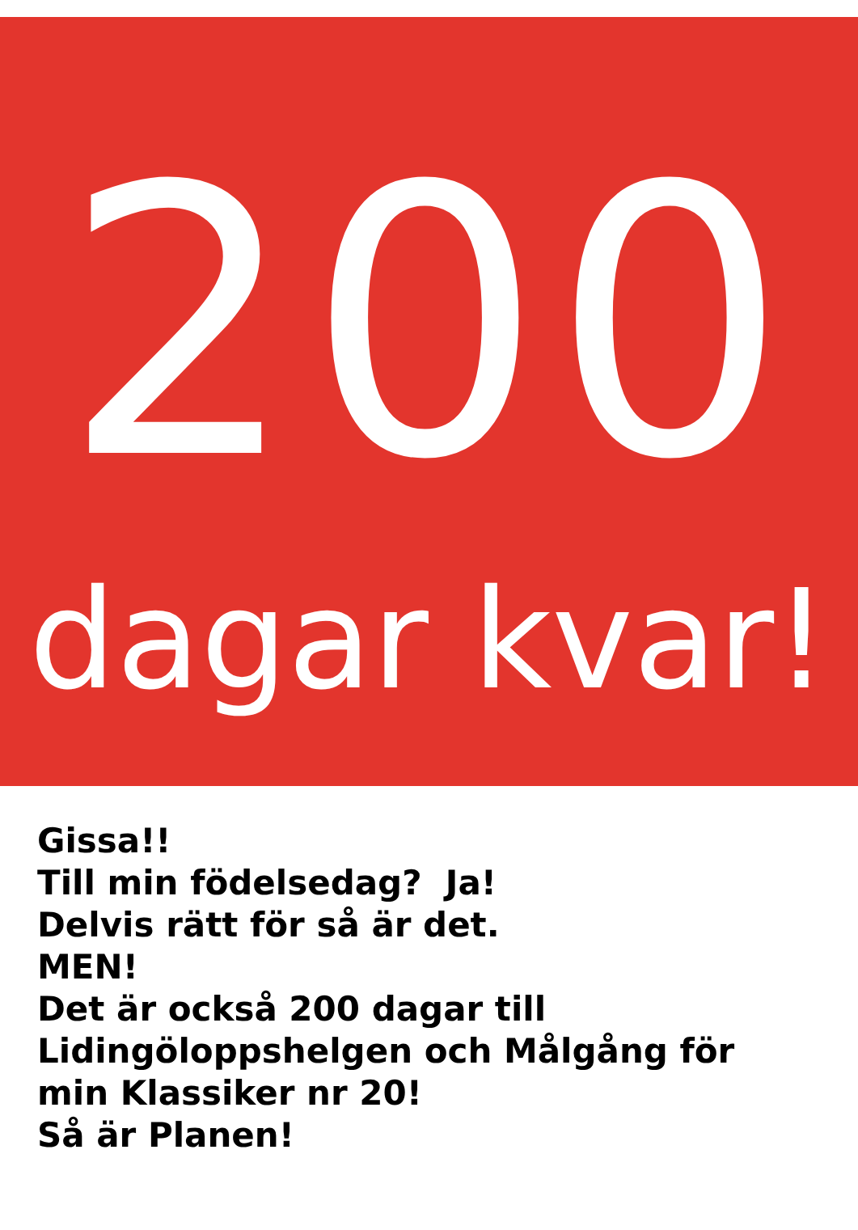200
dagar kvar!
Gissa!!
Till min födelsedag? Ja!
Delvis rätt för så är det.
MEN!
Det är också 200 dagar till
Lidingöloppshelgen och Målgång för
min Klassiker nr 20!
Så är Planen!